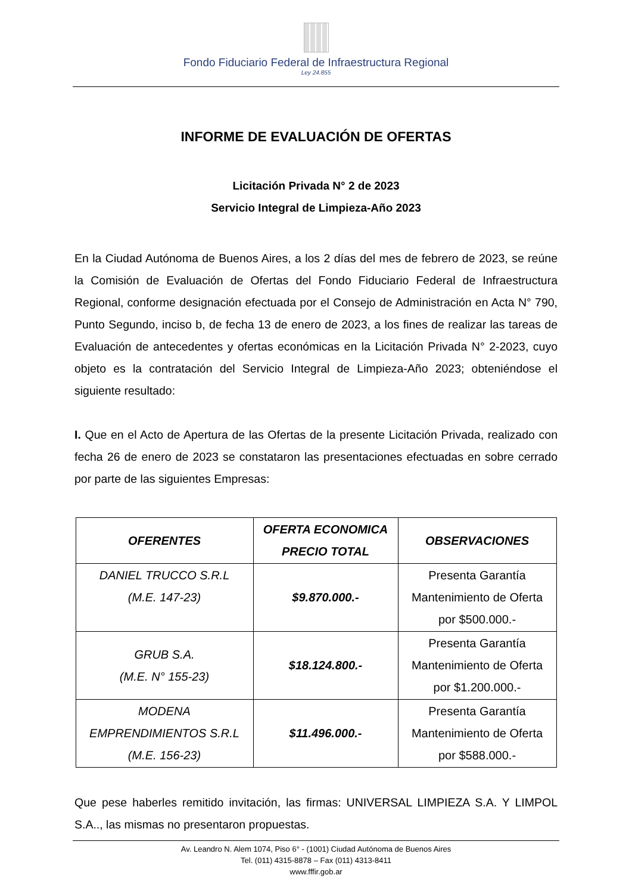Fondo Fiduciario Federal de Infraestructura Regional
Ley 24.855
INFORME DE EVALUACIÓN DE OFERTAS
Licitación Privada N° 2 de 2023
Servicio Integral de Limpieza-Año 2023
En la Ciudad Autónoma de Buenos Aires, a los 2 días del mes de febrero de 2023, se reúne la Comisión de Evaluación de Ofertas del Fondo Fiduciario Federal de Infraestructura Regional, conforme designación efectuada por el Consejo de Administración en Acta N° 790, Punto Segundo, inciso b, de fecha 13 de enero de 2023, a los fines de realizar las tareas de Evaluación de antecedentes y ofertas económicas en la Licitación Privada N° 2-2023, cuyo objeto es la contratación del Servicio Integral de Limpieza-Año 2023; obteniéndose el siguiente resultado:
I. Que en el Acto de Apertura de las Ofertas de la presente Licitación Privada, realizado con fecha 26 de enero de 2023 se constataron las presentaciones efectuadas en sobre cerrado por parte de las siguientes Empresas:
| OFERENTES | OFERTA ECONOMICA PRECIO TOTAL | OBSERVACIONES |
| --- | --- | --- |
| DANIEL TRUCCO S.R.L (M.E. 147-23) | $9.870.000.- | Presenta Garantía Mantenimiento de Oferta por $500.000.- |
| GRUB S.A. (M.E. N° 155-23) | $18.124.800.- | Presenta Garantía Mantenimiento de Oferta por $1.200.000.- |
| MODENA EMPRENDIMIENTOS S.R.L (M.E. 156-23) | $11.496.000.- | Presenta Garantía Mantenimiento de Oferta por $588.000.- |
Que pese haberles remitido invitación, las firmas: UNIVERSAL LIMPIEZA S.A. Y LIMPOL S.A.., las mismas no presentaron propuestas.
Av. Leandro N. Alem 1074, Piso 6° - (1001) Ciudad Autónoma de Buenos Aires
Tel. (011) 4315-8878 – Fax (011) 4313-8411
www.fffir.gob.ar